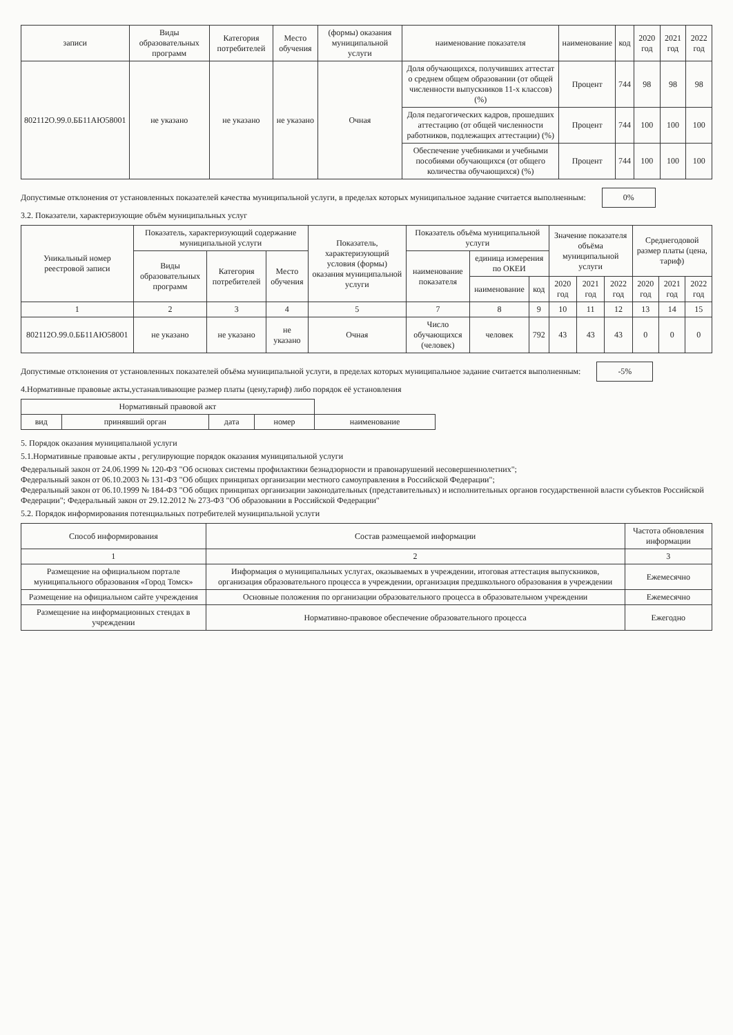| записи | Виды образовательных программ | Категория потребителей | Место обучения | (формы) оказания муниципальной услуги | наименование показателя | наименование | код | 2020 год | 2021 год | 2022 год |
| --- | --- | --- | --- | --- | --- | --- | --- | --- | --- | --- |
| 802112О.99.0.ББ11АЮ58001 | не указано | не указано | не указано | Очная | Доля обучающихся, получивших аттестат о среднем общем образовании (от общей численности выпускников 11-х классов) (%) | Процент | 744 | 98 | 98 | 98 |
| | | | | | Доля педагогических кадров, прошедших аттестацию (от общей численности работников, подлежащих аттестации) (%) | Процент | 744 | 100 | 100 | 100 |
| | | | | | Обеспечение учебниками и учебными пособиями обучающихся (от общего количества обучающихся) (%) | Процент | 744 | 100 | 100 | 100 |
Допустимые отклонения от установленных показателей качества муниципальной услуги, в пределах которых муниципальное задание считается выполненным: 0%
3.2. Показатели, характеризующие объём муниципальных услуг
| Уникальный номер реестровой записи | Показатель, характеризующий содержание муниципальной услуги | | | Показатель, характеризующий условия (формы) оказания муниципальной услуги | Показатель объёма муниципальной услуги | | | Значение показателя объёма муниципальной услуги | | | Среднегодовой размер платы (цена, тариф) | | |
| --- | --- | --- | --- | --- | --- | --- | --- | --- | --- | --- | --- | --- | --- |
| | Виды образовательных программ | Категория потребителей | Место обучения | | наименование показателя | единица измерения по ОКЕИ | | | | | | | |
| | | | | | | наименование | код | 2020 год | 2021 год | 2022 год | 2020 год | 2021 год | 2022 год |
| 1 | 2 | 3 | 4 | 5 | 7 | 8 | 9 | 10 | 11 | 12 | 13 | 14 | 15 |
| 802112О.99.0.ББ11АЮ58001 | не указано | не указано | не указано | Очная | Число обучающихся (человек) | человек | 792 | 43 | 43 | 43 | 0 | 0 | 0 |
Допустимые отклонения от установленных показателей объёма муниципальной услуги, в пределах которых муниципальное задание считается выполненным: -5%
4.Нормативные правовые акты,устанавливающие размер платы (цену,тариф) либо порядок её установления
| Нормативный правовой акт | | | | |
| --- | --- | --- | --- | --- |
| вид | принявший орган | дата | номер | наименование |
5. Порядок оказания муниципальной услуги
5.1.Нормативные правовые акты , регулирующие порядок оказания муниципальной услуги
Федеральный закон от 24.06.1999 № 120-ФЗ "Об основах системы профилактики безнадзорности и правонарушений несовершеннолетних";
Федеральный закон от 06.10.2003 № 131-ФЗ "Об общих принципах организации местного самоуправления в Российской Федерации";
Федеральный закон от 06.10.1999 № 184-ФЗ "Об общих принципах организации законодательных (представительных) и исполнительных органов государственной власти субъектов Российской Федерации"; Федеральный закон от 29.12.2012 № 273-ФЗ "Об образовании в Российской Федерации"
5.2. Порядок информирования потенциальных потребителей муниципальной услуги
| Способ информирования | Состав размещаемой информации | Частота обновления информации |
| --- | --- | --- |
| 1 | 2 | 3 |
| Размещение на официальном портале муниципального образования «Город Томск» | Информация о муниципальных услугах, оказываемых в учреждении, итоговая аттестация выпускников, организация образовательного процесса в учреждении, организация предшкольного образования в учреждении | Ежемесячно |
| Размещение на официальном сайте учреждения | Основные положения по организации образовательного процесса в образовательном учреждении | Ежемесячно |
| Размещение на информационных стендах в учреждении | Нормативно-правовое обеспечение образовательного процесса | Ежегодно |